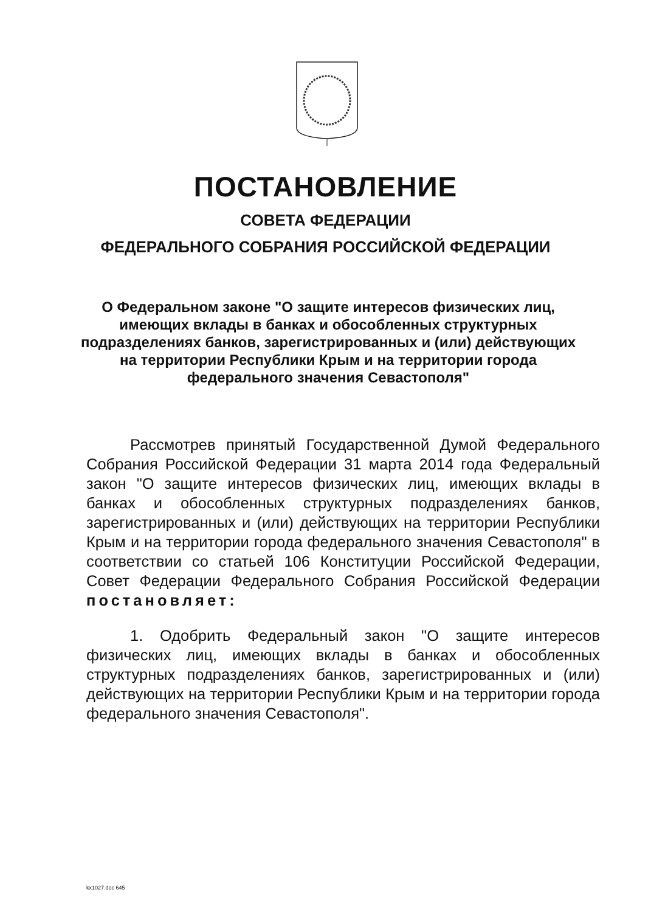ПОСТАНОВЛЕНИЕ
СОВЕТА ФЕДЕРАЦИИ
ФЕДЕРАЛЬНОГО СОБРАНИЯ РОССИЙСКОЙ ФЕДЕРАЦИИ
О Федеральном законе "О защите интересов физических лиц, имеющих вклады в банках и обособленных структурных подразделениях банков, зарегистрированных и (или) действующих на территории Республики Крым и на территории города федерального значения Севастополя"
Рассмотрев принятый Государственной Думой Федерального Собрания Российской Федерации 31 марта 2014 года Федеральный закон "О защите интересов физических лиц, имеющих вклады в банках и обособленных структурных подразделениях банков, зарегистрированных и (или) действующих на территории Республики Крым и на территории города федерального значения Севастополя" в соответствии со статьей 106 Конституции Российской Федерации, Совет Федерации Федерального Собрания Российской Федерации постановляет:
1. Одобрить Федеральный закон "О защите интересов физических лиц, имеющих вклады в банках и обособленных структурных подразделениях банков, зарегистрированных и (или) действующих на территории Республики Крым и на территории города федерального значения Севастополя".
kx1027.doc 645